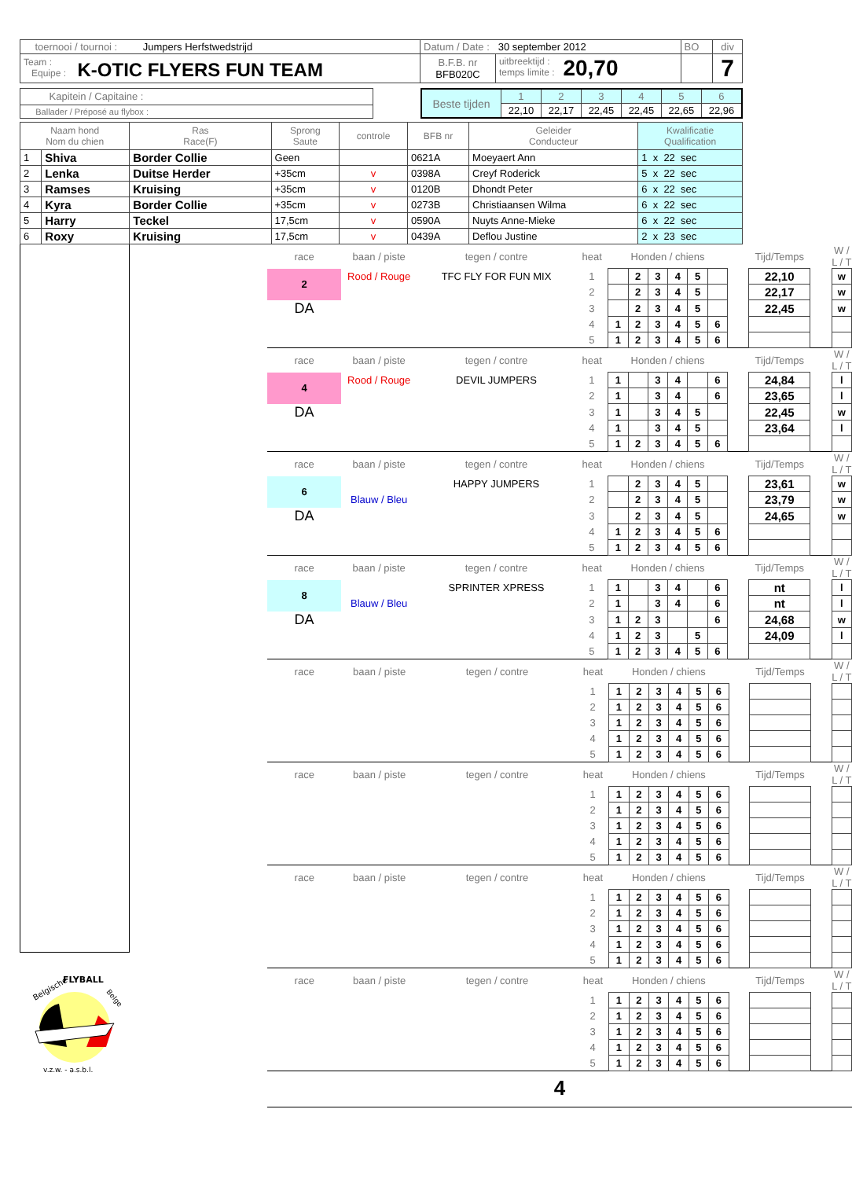| toernooi / tournoi : Jumpers Herfstwedstrijd | Datum / Date : 30 september 2012 | | BO | div |
| Team : Equipe : K-OTIC FLYERS FUN TEAM | B.F.B. nr BFB020C | uitbreektijd : temps limite : 20,70 | | 7 |
| Kapitein / Capitaine : |
| Ballader / Préposé au flybox : |
| Beste tijden | 1 | 2 | 3 | 4 | 5 | 6 |
| | 22,10 | 22,17 | 22,45 | 22,45 | 22,65 | 22,96 |
| Naam hond Nom du chien | | Ras Race(F) | Sprong Saute | controle | BFB nr | Geleider Conducteur | Kwalificatie Qualification |
| --- | --- | --- | --- | --- | --- | --- | --- |
| 1 | Shiva | Border Collie | Geen | | 0621A | Moeyaert Ann | 1 x 22 sec |
| 2 | Lenka | Duitse Herder | +35cm | v | 0398A | Creyf Roderick | 5 x 22 sec |
| 3 | Ramses | Kruising | +35cm | v | 0120B | Dhondt Peter | 6 x 22 sec |
| 4 | Kyra | Border Collie | +35cm | v | 0273B | Christiaansen Wilma | 6 x 22 sec |
| 5 | Harry | Teckel | 17,5cm | v | 0590A | Nuyts Anne-Mieke | 6 x 22 sec |
| 6 | Roxy | Kruising | 17,5cm | v | 0439A | Deflou Justine | 2 x 23 sec |
Belgische
FLYBALL
Belge
v.z.w. - a.s.b.l.
| race | baan / piste | tegen / contre | heat | Honden / chiens | | | | | | | Tijd/Temps | | W / L / T |
| 2 | Rood / Rouge | TFC FLY FOR FUN MIX | 1 | | 2 | 3 | 4 | 5 | | | 22,10 | | w |
| | | | 2 | | 2 | 3 | 4 | 5 | | | 22,17 | | w |
| DA | | | 3 | | 2 | 3 | 4 | 5 | | | 22,45 | | w |
| | | | 4 | 1 | 2 | 3 | 4 | 5 | 6 | | | | |
| | | | 5 | 1 | 2 | 3 | 4 | 5 | 6 | | | | |
| race | baan / piste | tegen / contre | heat | Honden / chiens | | | | | | | Tijd/Temps | | W / L / T |
| 4 | Rood / Rouge | DEVIL JUMPERS | 1 | 1 | | 3 | 4 | | 6 | | 24,84 | | l |
| | | | 2 | 1 | | 3 | 4 | | 6 | | 23,65 | | l |
| DA | | | 3 | 1 | | 3 | 4 | 5 | | | 22,45 | | w |
| | | | 4 | 1 | | 3 | 4 | 5 | | | 23,64 | | l |
| | | | 5 | 1 | 2 | 3 | 4 | 5 | 6 | | | | |
| race | baan / piste | tegen / contre | heat | Honden / chiens | | | | | | | Tijd/Temps | | W / L / T |
| 6 | | HAPPY JUMPERS | 1 | | 2 | 3 | 4 | 5 | | | 23,61 | | w |
| | Blauw / Bleu | | 2 | | 2 | 3 | 4 | 5 | | | 23,79 | | w |
| DA | | | 3 | | 2 | 3 | 4 | 5 | | | 24,65 | | w |
| | | | 4 | 1 | 2 | 3 | 4 | 5 | 6 | | | | |
| | | | 5 | 1 | 2 | 3 | 4 | 5 | 6 | | | | |
| race | baan / piste | tegen / contre | heat | Honden / chiens | | | | | | | Tijd/Temps | | W / L / T |
| 8 | | SPRINTER XPRESS | 1 | 1 | | 3 | 4 | | 6 | | nt | | l |
| | Blauw / Bleu | | 2 | 1 | | 3 | 4 | | 6 | | nt | | l |
| DA | | | 3 | 1 | 2 | 3 | | | 6 | | 24,68 | | w |
| | | | 4 | 1 | 2 | 3 | | 5 | | | 24,09 | | l |
| | | | 5 | 1 | 2 | 3 | 4 | 5 | 6 | | | | |
| race | baan / piste | tegen / contre | heat | Honden / chiens | | | | | | | Tijd/Temps | | W / L / T |
| | | | 1 | 1 | 2 | 3 | 4 | 5 | 6 | | | | |
| | | | 2 | 1 | 2 | 3 | 4 | 5 | 6 | | | | |
| | | | 3 | 1 | 2 | 3 | 4 | 5 | 6 | | | | |
| | | | 4 | 1 | 2 | 3 | 4 | 5 | 6 | | | | |
| | | | 5 | 1 | 2 | 3 | 4 | 5 | 6 | | | | |
| race | baan / piste | tegen / contre | heat | Honden / chiens | | | | | | | Tijd/Temps | | W / L / T |
| | | | 1 | 1 | 2 | 3 | 4 | 5 | 6 | | | | |
| | | | 2 | 1 | 2 | 3 | 4 | 5 | 6 | | | | |
| | | | 3 | 1 | 2 | 3 | 4 | 5 | 6 | | | | |
| | | | 4 | 1 | 2 | 3 | 4 | 5 | 6 | | | | |
| | | | 5 | 1 | 2 | 3 | 4 | 5 | 6 | | | | |
| race | baan / piste | tegen / contre | heat | Honden / chiens | | | | | | | Tijd/Temps | | W / L / T |
| | | | 1 | 1 | 2 | 3 | 4 | 5 | 6 | | | | |
| | | | 2 | 1 | 2 | 3 | 4 | 5 | 6 | | | | |
| | | | 3 | 1 | 2 | 3 | 4 | 5 | 6 | | | | |
| | | | 4 | 1 | 2 | 3 | 4 | 5 | 6 | | | | |
| | | | 5 | 1 | 2 | 3 | 4 | 5 | 6 | | | | |
| race | baan / piste | tegen / contre | heat | Honden / chiens | | | | | | | Tijd/Temps | | W / L / T |
| | | | 1 | 1 | 2 | 3 | 4 | 5 | 6 | | | | |
| | | | 2 | 1 | 2 | 3 | 4 | 5 | 6 | | | | |
| | | | 3 | 1 | 2 | 3 | 4 | 5 | 6 | | | | |
| | | | 4 | 1 | 2 | 3 | 4 | 5 | 6 | | | | |
| | | | 5 | 1 | 2 | 3 | 4 | 5 | 6 | | | | |
4